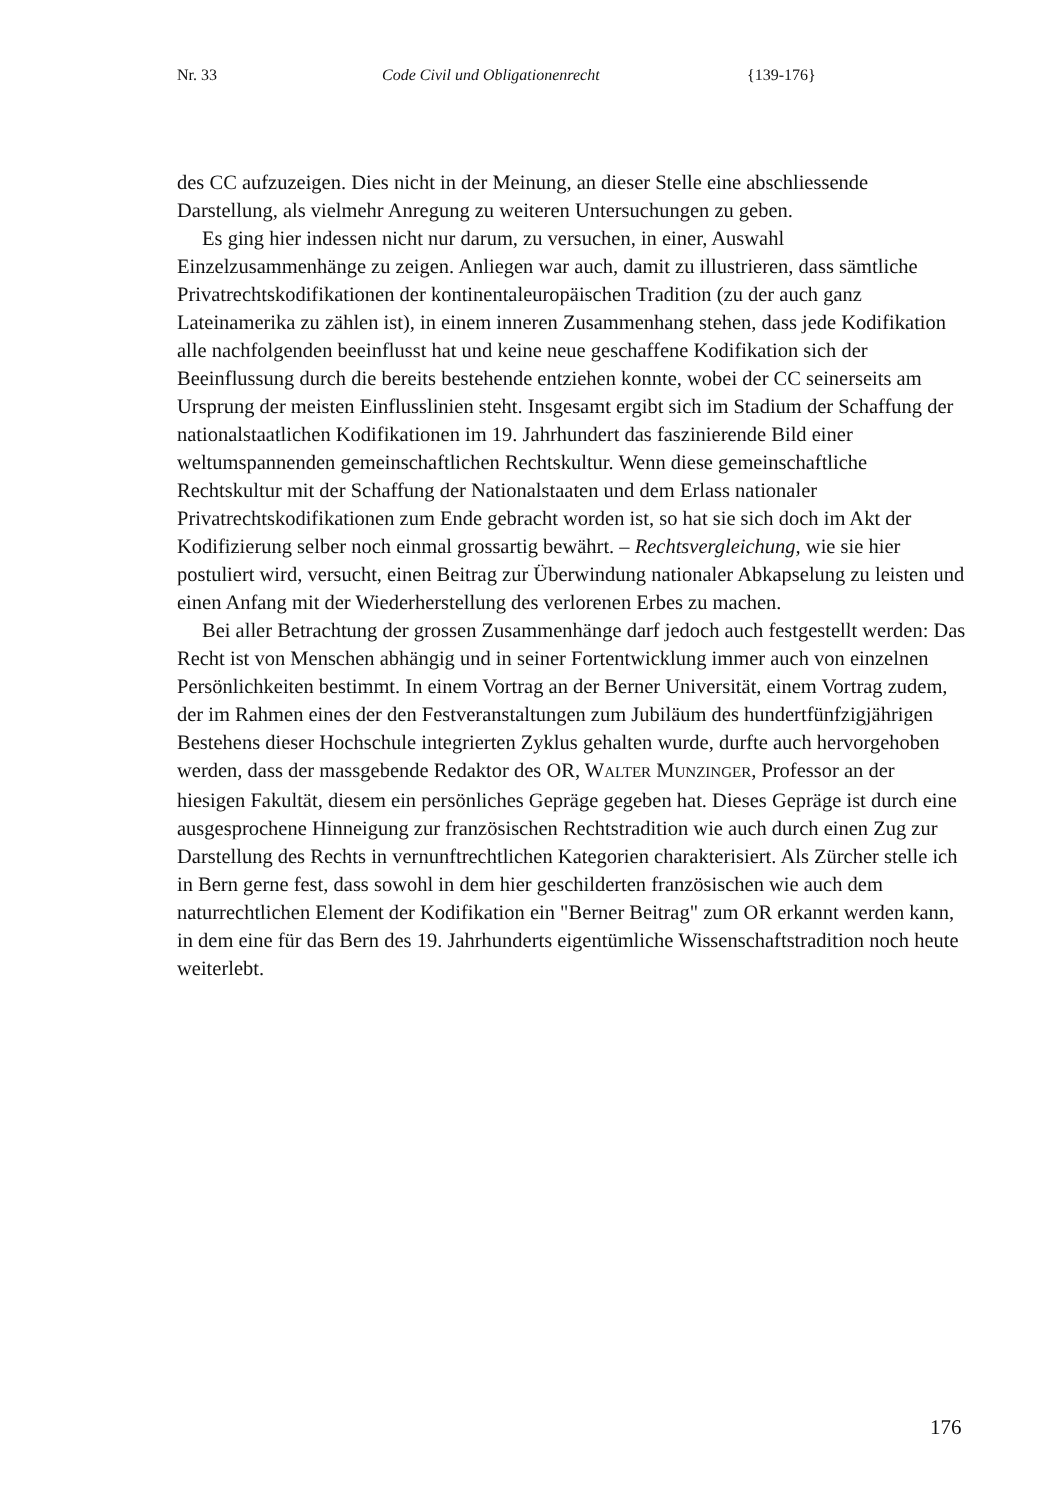Nr. 33 Code Civil und Obligationenrecht {139-176}
des CC aufzuzeigen. Dies nicht in der Meinung, an dieser Stelle eine abschliessende Darstellung, als vielmehr Anregung zu weiteren Untersuchungen zu geben.
Es ging hier indessen nicht nur darum, zu versuchen, in einer, Auswahl Einzelzusammenhänge zu zeigen. Anliegen war auch, damit zu illustrieren, dass sämtliche Privatrechtskodifikationen der kontinentaleuropäischen Tradition (zu der auch ganz Lateinamerika zu zählen ist), in einem inneren Zusammenhang stehen, dass jede Kodifikation alle nachfolgenden beeinflusst hat und keine neue geschaffene Kodifikation sich der Beeinflussung durch die bereits bestehende entziehen konnte, wobei der CC seinerseits am Ursprung der meisten Einflusslinien steht. Insgesamt ergibt sich im Stadium der Schaffung der nationalstaatlichen Kodifikationen im 19. Jahrhundert das faszinierende Bild einer weltumspannenden gemeinschaftlichen Rechtskultur. Wenn diese gemeinschaftliche Rechtskultur mit der Schaffung der Nationalstaaten und dem Erlass nationaler Privatrechtskodifikationen zum Ende gebracht worden ist, so hat sie sich doch im Akt der Kodifizierung selber noch einmal grossartig bewährt. – Rechtsvergleichung, wie sie hier postuliert wird, versucht, einen Beitrag zur Überwindung nationaler Abkapselung zu leisten und einen Anfang mit der Wiederherstellung des verlorenen Erbes zu machen.
Bei aller Betrachtung der grossen Zusammenhänge darf jedoch auch festgestellt werden: Das Recht ist von Menschen abhängig und in seiner Fortentwicklung immer auch von einzelnen Persönlichkeiten bestimmt. In einem Vortrag an der Berner Universität, einem Vortrag zudem, der im Rahmen eines der den Festveranstaltungen zum Jubiläum des hundertfünfzigjährigen Bestehens dieser Hochschule integrierten Zyklus gehalten wurde, durfte auch hervorgehoben werden, dass der massgebende Redaktor des OR, WALTER MUNZINGER, Professor an der hiesigen Fakultät, diesem ein persönliches Gepräge gegeben hat. Dieses Gepräge ist durch eine ausgesprochene Hinneigung zur französischen Rechtstradition wie auch durch einen Zug zur Darstellung des Rechts in vernunftrechtlichen Kategorien charakterisiert. Als Zürcher stelle ich in Bern gerne fest, dass sowohl in dem hier geschilderten französischen wie auch dem naturrechtlichen Element der Kodifikation ein "Berner Beitrag" zum OR erkannt werden kann, in dem eine für das Bern des 19. Jahrhunderts eigentümliche Wissenschaftstradition noch heute weiterlebt.
176